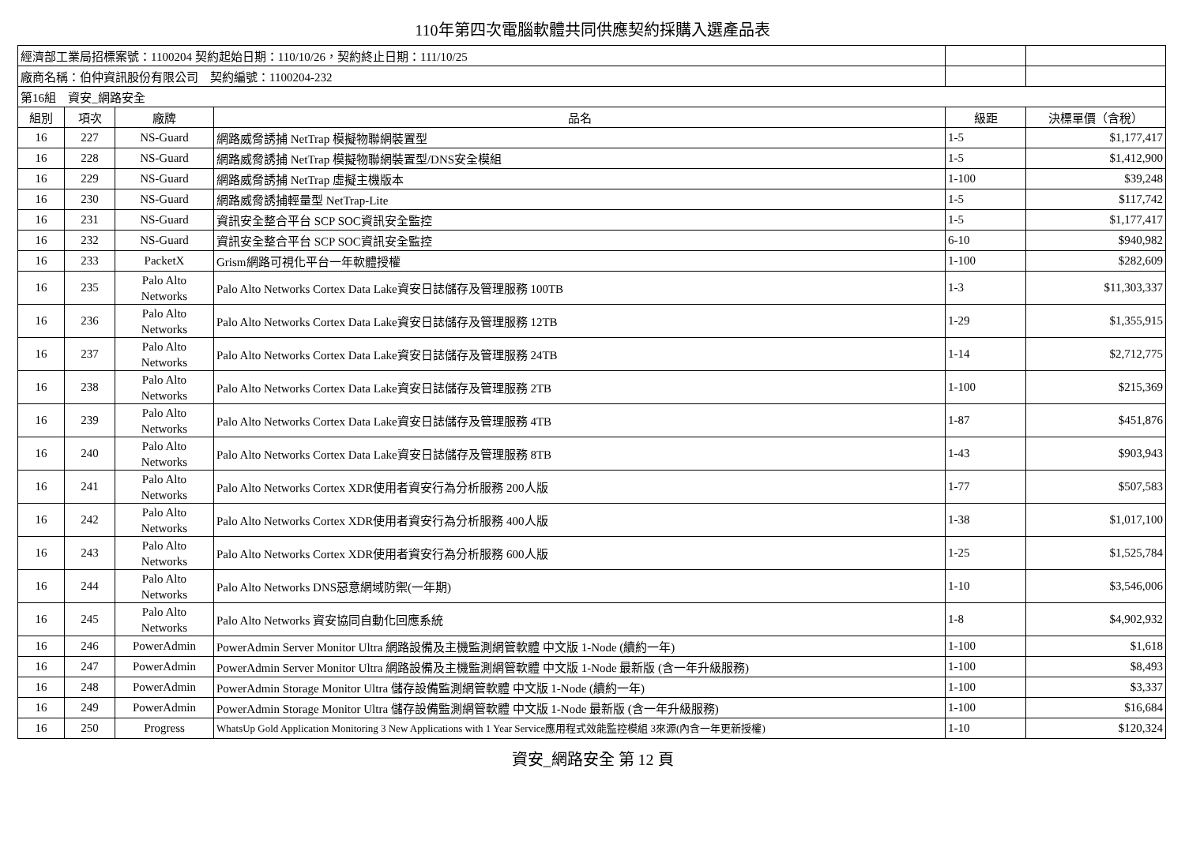110年第四次電腦軟體共同供應契約採購入選產品表
| 經濟部工業局招標案號：1100204 契約起始日期：110/10/26，契約終止日期：111/10/25 | | | | | |
| 廠商名稱：伯仲資訊股份有限公司 契約編號：1100204-232 | | | | | |
| 第16組 資安_網路安全 | | | | | |
| 組別 | 項次 | 廠牌 | 品名 | 級距 | 決標單價（含稅） |
| 16 | 227 | NS-Guard | 網路威脅誘捕 NetTrap 模擬物聯網裝置型 | 1-5 | $1,177,417 |
| 16 | 228 | NS-Guard | 網路威脅誘捕 NetTrap 模擬物聯網裝置型/DNS安全模組 | 1-5 | $1,412,900 |
| 16 | 229 | NS-Guard | 網路威脅誘捕 NetTrap 虛擬主機版本 | 1-100 | $39,248 |
| 16 | 230 | NS-Guard | 網路威脅誘捕輕量型 NetTrap-Lite | 1-5 | $117,742 |
| 16 | 231 | NS-Guard | 資訊安全整合平台 SCP SOC資訊安全監控 | 1-5 | $1,177,417 |
| 16 | 232 | NS-Guard | 資訊安全整合平台 SCP SOC資訊安全監控 | 6-10 | $940,982 |
| 16 | 233 | PacketX | Grism網路可視化平台一年軟體授權 | 1-100 | $282,609 |
| 16 | 235 | Palo Alto Networks | Palo Alto Networks Cortex Data Lake資安日誌儲存及管理服務 100TB | 1-3 | $11,303,337 |
| 16 | 236 | Palo Alto Networks | Palo Alto Networks Cortex Data Lake資安日誌儲存及管理服務 12TB | 1-29 | $1,355,915 |
| 16 | 237 | Palo Alto Networks | Palo Alto Networks Cortex Data Lake資安日誌儲存及管理服務 24TB | 1-14 | $2,712,775 |
| 16 | 238 | Palo Alto Networks | Palo Alto Networks Cortex Data Lake資安日誌儲存及管理服務 2TB | 1-100 | $215,369 |
| 16 | 239 | Palo Alto Networks | Palo Alto Networks Cortex Data Lake資安日誌儲存及管理服務 4TB | 1-87 | $451,876 |
| 16 | 240 | Palo Alto Networks | Palo Alto Networks Cortex Data Lake資安日誌儲存及管理服務 8TB | 1-43 | $903,943 |
| 16 | 241 | Palo Alto Networks | Palo Alto Networks Cortex XDR使用者資安行為分析服務 200人版 | 1-77 | $507,583 |
| 16 | 242 | Palo Alto Networks | Palo Alto Networks Cortex XDR使用者資安行為分析服務 400人版 | 1-38 | $1,017,100 |
| 16 | 243 | Palo Alto Networks | Palo Alto Networks Cortex XDR使用者資安行為分析服務 600人版 | 1-25 | $1,525,784 |
| 16 | 244 | Palo Alto Networks | Palo Alto Networks DNS惡意網域防禦(一年期) | 1-10 | $3,546,006 |
| 16 | 245 | Palo Alto Networks | Palo Alto Networks 資安協同自動化回應系統 | 1-8 | $4,902,932 |
| 16 | 246 | PowerAdmin | PowerAdmin Server Monitor Ultra 網路設備及主機監測網管軟體 中文版 1-Node (續約一年) | 1-100 | $1,618 |
| 16 | 247 | PowerAdmin | PowerAdmin Server Monitor Ultra 網路設備及主機監測網管軟體 中文版 1-Node 最新版 (含一年升級服務) | 1-100 | $8,493 |
| 16 | 248 | PowerAdmin | PowerAdmin Storage Monitor Ultra 儲存設備監測網管軟體 中文版 1-Node (續約一年) | 1-100 | $3,337 |
| 16 | 249 | PowerAdmin | PowerAdmin Storage Monitor Ultra 儲存設備監測網管軟體 中文版 1-Node 最新版 (含一年升級服務) | 1-100 | $16,684 |
| 16 | 250 | Progress | WhatsUp Gold Application Monitoring 3 New Applications with 1 Year Service應用程式效能監控模組 3來源(內含一年更新授權) | 1-10 | $120,324 |
資安_網路安全 第 12 頁